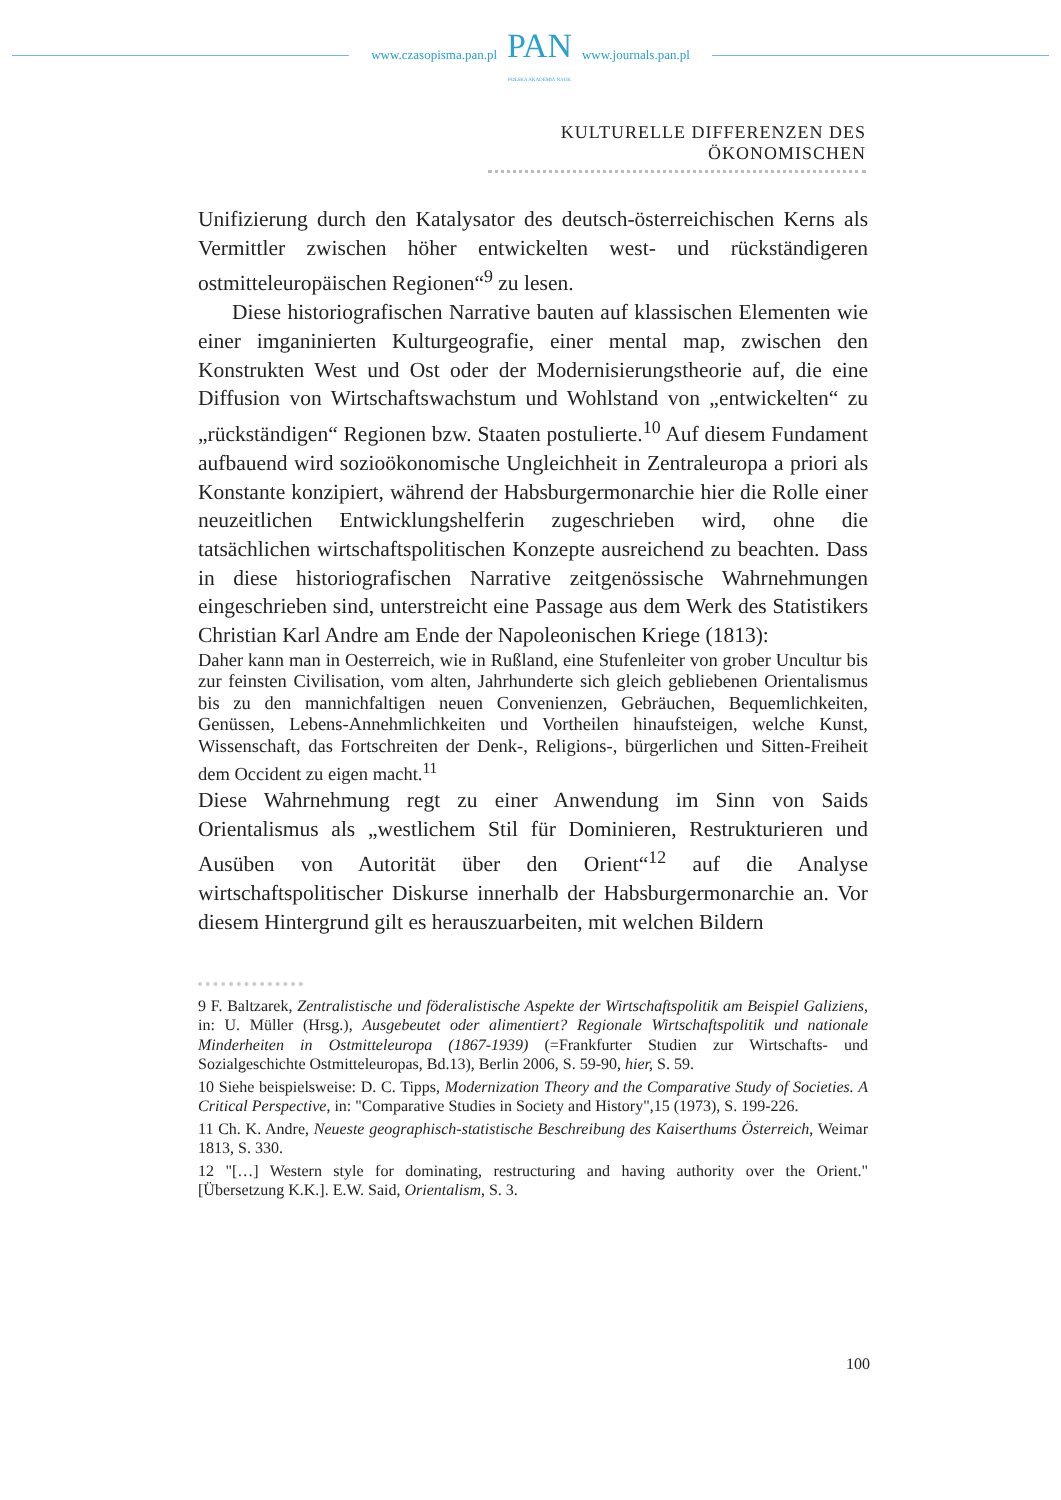www.czasopisma.pan.pl
PAN
POLSKA AKADEMIA NAUK
www.journals.pan.pl
KULTURELLE DIFFERENZEN DES ÖKONOMISCHEN
Unifizierung durch den Katalysator des deutsch-österreichischen Kerns als Vermittler zwischen höher entwickelten west- und rückständigeren ostmitteleuropäischen Regionen“<sup>9</sup> zu lesen.
Diese historiografischen Narrative bauten auf klassischen Elementen wie einer imganinierten Kulturgeografie, einer mental map, zwischen den Konstrukten West und Ost oder der Modernisierungstheorie auf, die eine Diffusion von Wirtschaftswachstum und Wohlstand von „entwickelten“ zu „rückständigen“ Regionen bzw. Staaten postulierte.<sup>10</sup> Auf diesem Fundament aufbauend wird sozioökonomische Ungleichheit in Zentraleuropa a priori als Konstante konzipiert, während der Habsburgermonarchie hier die Rolle einer neuzeitlichen Entwicklungshelferin zugeschrieben wird, ohne die tatsächlichen wirtschaftspolitischen Konzepte ausreichend zu beachten. Dass in diese historiografischen Narrative zeitgenössische Wahrnehmungen eingeschrieben sind, unterstreicht eine Passage aus dem Werk des Statistikers Christian Karl Andre am Ende der Napoleonischen Kriege (1813):
Daher kann man in Oesterreich, wie in Rußland, eine Stufenleiter von grober Uncultur bis zur feinsten Civilisation, vom alten, Jahrhunderte sich gleich gebliebenen Orientalismus bis zu den mannichfaltigen neuen Convenienzen, Gebräuchen, Bequemlichkeiten, Genüssen, Lebens-Annehmlichkeiten und Vortheilen hinaufsteigen, welche Kunst, Wissenschaft, das Fortschreiten der Denk-, Religions-, bürgerlichen und Sitten-Freiheit dem Occident zu eigen macht.<sup>11</sup>
Diese Wahrnehmung regt zu einer Anwendung im Sinn von Saids Orientalismus als „westlichem Stil für Dominieren, Restrukturieren und Ausüben von Autorität über den Orient“<sup>12</sup> auf die Analyse wirtschaftspolitischer Diskurse innerhalb der Habsburgermonarchie an. Vor diesem Hintergrund gilt es herauszuarbeiten, mit welchen Bildern
9 F. Baltzarek, Zentralistische und föderalistische Aspekte der Wirtschaftspolitik am Beispiel Galiziens, in: U. Müller (Hrsg.), Ausgebeutet oder alimentiert? Regionale Wirtschaftspolitik und nationale Minderheiten in Ostmitteleuropa (1867-1939) (=Frankfurter Studien zur Wirtschafts- und Sozialgeschichte Ostmitteleuropas, Bd.13), Berlin 2006, S. 59-90, hier, S. 59.
10 Siehe beispielsweise: D. C. Tipps, Modernization Theory and the Comparative Study of Societies. A Critical Perspective, in: "Comparative Studies in Society and History",15 (1973), S. 199-226.
11 Ch. K. Andre, Neueste geographisch-statistische Beschreibung des Kaiserthums Österreich, Weimar 1813, S. 330.
12 "[…] Western style for dominating, restructuring and having authority over the Orient." [Übersetzung K.K.]. E.W. Said, Orientalism, S. 3.
100